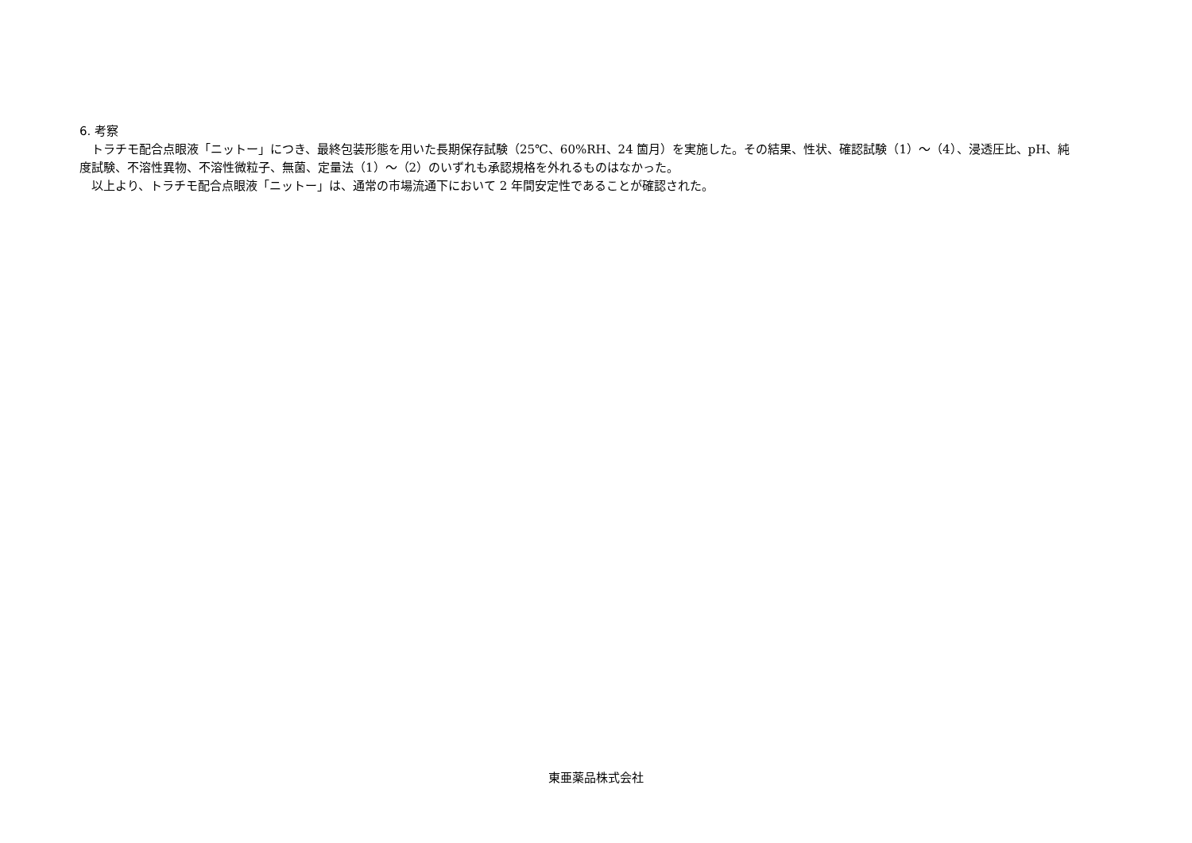6. 考察
トラチモ配合点眼液「ニットー」につき、最終包装形態を用いた長期保存試験（25℃、60%RH、24 箇月）を実施した。その結果、性状、確認試験（1）～（4）、浸透圧比、pH、純度試験、不溶性異物、不溶性微粒子、無菌、定量法（1）～（2）のいずれも承認規格を外れるものはなかった。
以上より、トラチモ配合点眼液「ニットー」は、通常の市場流通下において 2 年間安定性であることが確認された。
東亜薬品株式会社